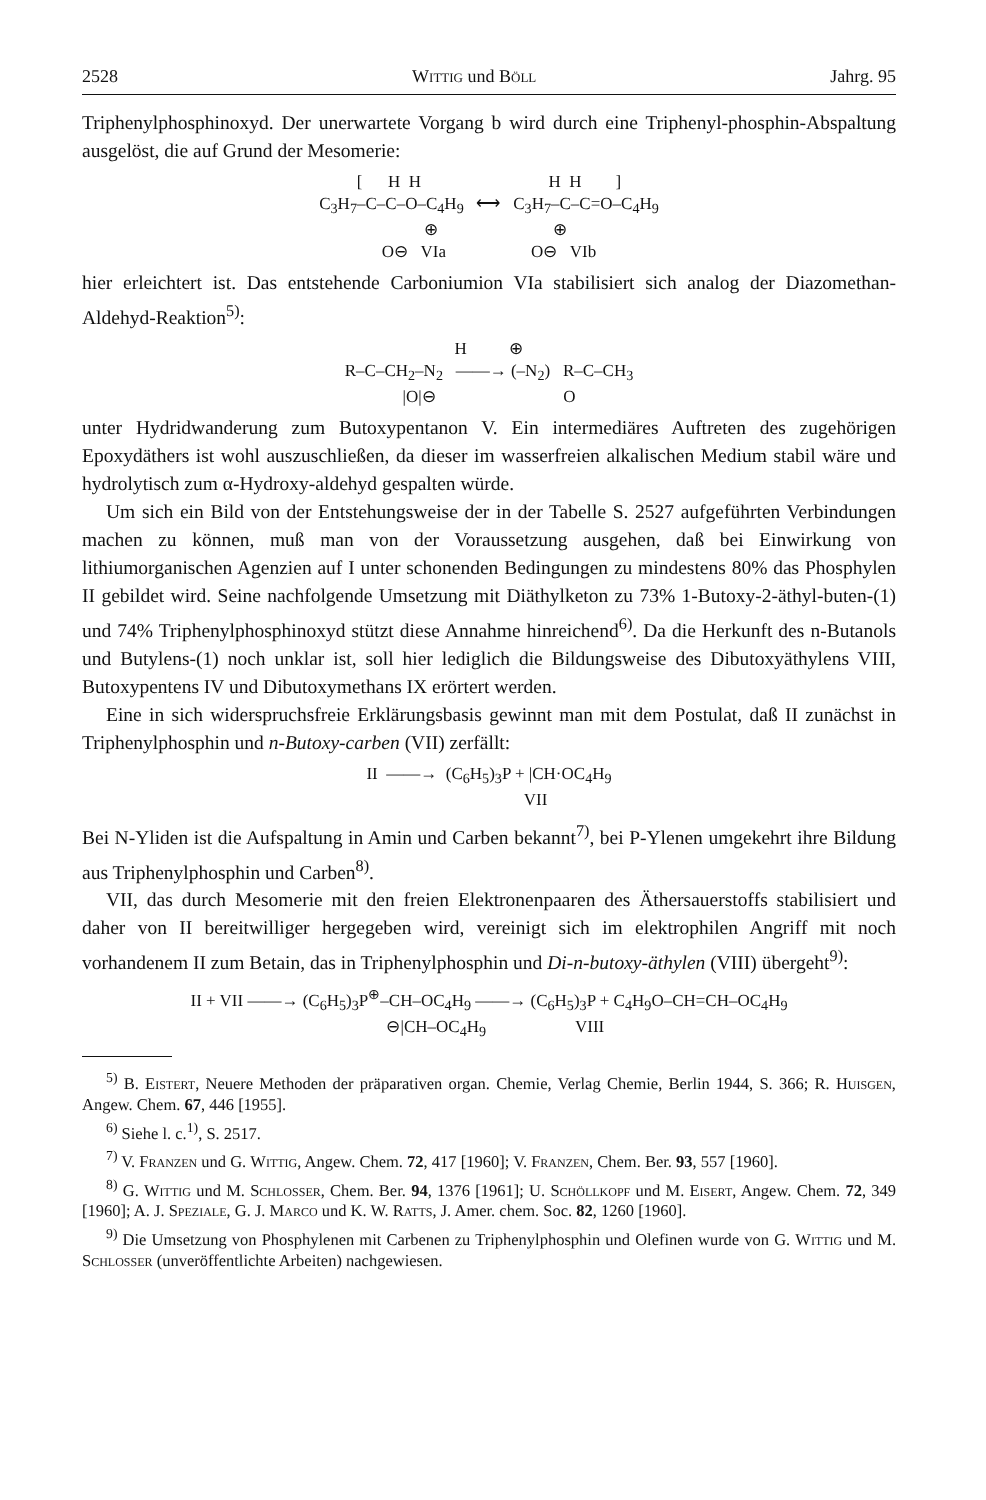2528 Wittig und Böll Jahrg. 95
Triphenylphosphinoxyd. Der unerwartete Vorgang b wird durch eine Triphenyl-phosphin-Abspaltung ausgelöst, die auf Grund der Mesomerie:
[ H H H H ] C<sub>3</sub>H<sub>7</sub>–C–C–O–C<sub>4</sub>H<sub>9</sub> ⟷ C<sub>3</sub>H<sub>7</sub>–C–C=O–C<sub>4</sub>H<sub>9</sub> ⊕ ⊕ O⊖ VIa O⊖ VIb
hier erleichtert ist. Das entstehende Carboniumion VIa stabilisiert sich analog der Diazomethan-Aldehyd-Reaktion<sup>5)</sup>:
H ⊕ R–C–CH<sub>2</sub>–N<sub>2</sub> ——→ (–N<sub>2</sub>) R–C–CH<sub>3</sub> |O|⊖ O
unter Hydridwanderung zum Butoxypentanon V. Ein intermediäres Auftreten des zugehörigen Epoxydäthers ist wohl auszuschließen, da dieser im wasserfreien alkalischen Medium stabil wäre und hydrolytisch zum α-Hydroxy-aldehyd gespalten würde.
Um sich ein Bild von der Entstehungsweise der in der Tabelle S. 2527 aufgeführten Verbindungen machen zu können, muß man von der Voraussetzung ausgehen, daß bei Einwirkung von lithiumorganischen Agenzien auf I unter schonenden Bedingungen zu mindestens 80% das Phosphylen II gebildet wird. Seine nachfolgende Umsetzung mit Diäthylketon zu 73% 1-Butoxy-2-äthyl-buten-(1) und 74% Triphenylphosphinoxyd stützt diese Annahme hinreichend<sup>6)</sup>. Da die Herkunft des n-Butanols und Butylens-(1) noch unklar ist, soll hier lediglich die Bildungsweise des Dibutoxyäthylens VIII, Butoxypentens IV und Dibutoxymethans IX erörtert werden.
Eine in sich widerspruchsfreie Erklärungsbasis gewinnt man mit dem Postulat, daß II zunächst in Triphenylphosphin und n-Butoxy-carben (VII) zerfällt:
II ——→ (C<sub>6</sub>H<sub>5</sub>)<sub>3</sub>P + |CH·OC<sub>4</sub>H<sub>9</sub> VII
Bei N-Yliden ist die Aufspaltung in Amin und Carben bekannt<sup>7)</sup>, bei P-Ylenen umgekehrt ihre Bildung aus Triphenylphosphin und Carben<sup>8)</sup>.
VII, das durch Mesomerie mit den freien Elektronenpaaren des Äthersauerstoffs stabilisiert und daher von II bereitwilliger hergegeben wird, vereinigt sich im elektrophilen Angriff mit noch vorhandenem II zum Betain, das in Triphenylphosphin und Di-n-butoxy-äthylen (VIII) übergeht<sup>9)</sup>:
II + VII ——→ (C<sub>6</sub>H<sub>5</sub>)<sub>3</sub>P<sup>⊕</sup>–CH–OC<sub>4</sub>H<sub>9</sub> ——→ (C<sub>6</sub>H<sub>5</sub>)<sub>3</sub>P + C<sub>4</sub>H<sub>9</sub>O–CH=CH–OC<sub>4</sub>H<sub>9</sub> ⊖|CH–OC<sub>4</sub>H<sub>9</sub> VIII
<sup>5)</sup> B. Eistert, Neuere Methoden der präparativen organ. Chemie, Verlag Chemie, Berlin 1944, S. 366; R. Huisgen, Angew. Chem. 67, 446 [1955].
<sup>6)</sup> Siehe l. c.<sup>1)</sup>, S. 2517.
<sup>7)</sup> V. Franzen und G. Wittig, Angew. Chem. 72, 417 [1960]; V. Franzen, Chem. Ber. 93, 557 [1960].
<sup>8)</sup> G. Wittig und M. Schlosser, Chem. Ber. 94, 1376 [1961]; U. Schöllkopf und M. Eisert, Angew. Chem. 72, 349 [1960]; A. J. Speziale, G. J. Marco und K. W. Ratts, J. Amer. chem. Soc. 82, 1260 [1960].
<sup>9)</sup> Die Umsetzung von Phosphylenen mit Carbenen zu Triphenylphosphin und Olefinen wurde von G. Wittig und M. Schlosser (unveröffentlichte Arbeiten) nachgewiesen.